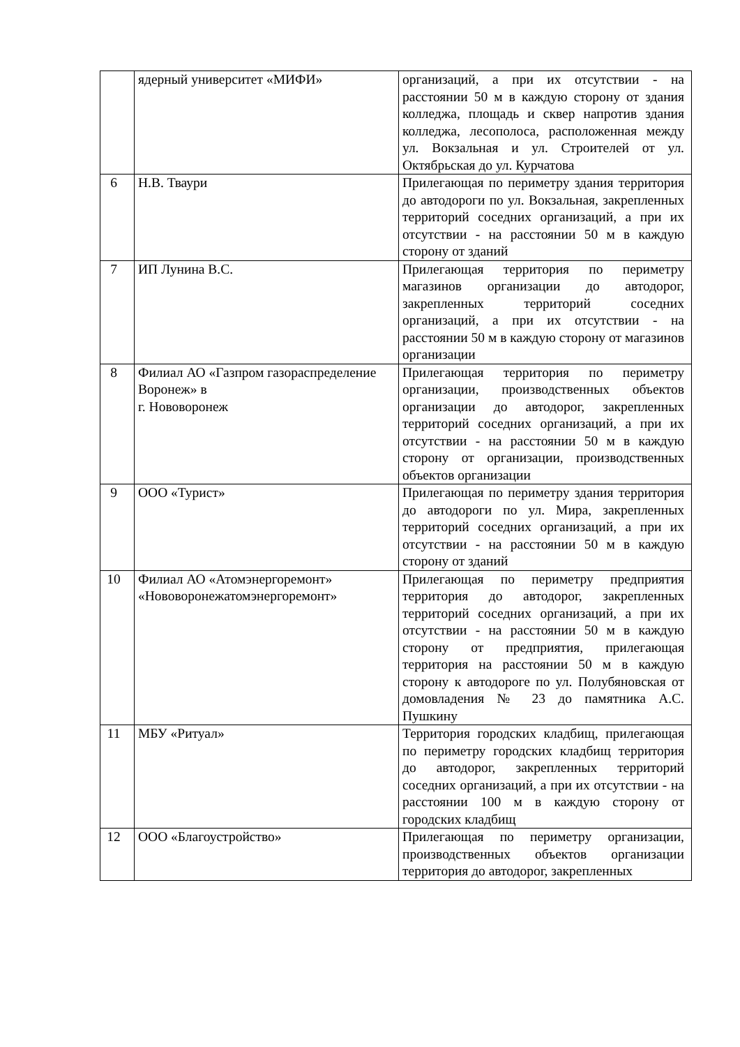| | ядерный университет «МИФИ» | организаций, а при их отсутствии - на расстоянии 50 м в каждую сторону от здания колледжа, площадь и сквер напротив здания колледжа, лесополоса, расположенная между ул. Вокзальная и ул. Строителей от ул. Октябрьская до ул. Курчатова |
| 6 | Н.В. Тваури | Прилегающая по периметру здания территория до автодороги по ул. Вокзальная, закрепленных территорий соседних организаций, а при их отсутствии - на расстоянии 50 м в каждую сторону от зданий |
| 7 | ИП Лунина В.С. | Прилегающая территория по периметру магазинов организации до автодорог, закрепленных территорий соседних организаций, а при их отсутствии - на расстоянии 50 м в каждую сторону от магазинов организации |
| 8 | Филиал АО «Газпром газораспределение Воронеж» в г. Нововоронеж | Прилегающая территория по периметру организации, производственных объектов организации до автодорог, закрепленных территорий соседних организаций, а при их отсутствии - на расстоянии 50 м в каждую сторону от организации, производственных объектов организации |
| 9 | ООО «Турист» | Прилегающая по периметру здания территория до автодороги по ул. Мира, закрепленных территорий соседних организаций, а при их отсутствии - на расстоянии 50 м в каждую сторону от зданий |
| 10 | Филиал АО «Атомэнергоремонт» «Нововоронежатомэнергоремонт» | Прилегающая по периметру предприятия территория до автодорог, закрепленных территорий соседних организаций, а при их отсутствии - на расстоянии 50 м в каждую сторону от предприятия, прилегающая территория на расстоянии 50 м в каждую сторону к автодороге по ул. Полубяновская от домовладения № 23 до памятника А.С. Пушкину |
| 11 | МБУ «Ритуал» | Территория городских кладбищ, прилегающая по периметру городских кладбищ территория до автодорог, закрепленных территорий соседних организаций, а при их отсутствии - на расстоянии 100 м в каждую сторону от городских кладбищ |
| 12 | ООО «Благоустройство» | Прилегающая по периметру организации, производственных объектов организации территория до автодорог, закрепленных |